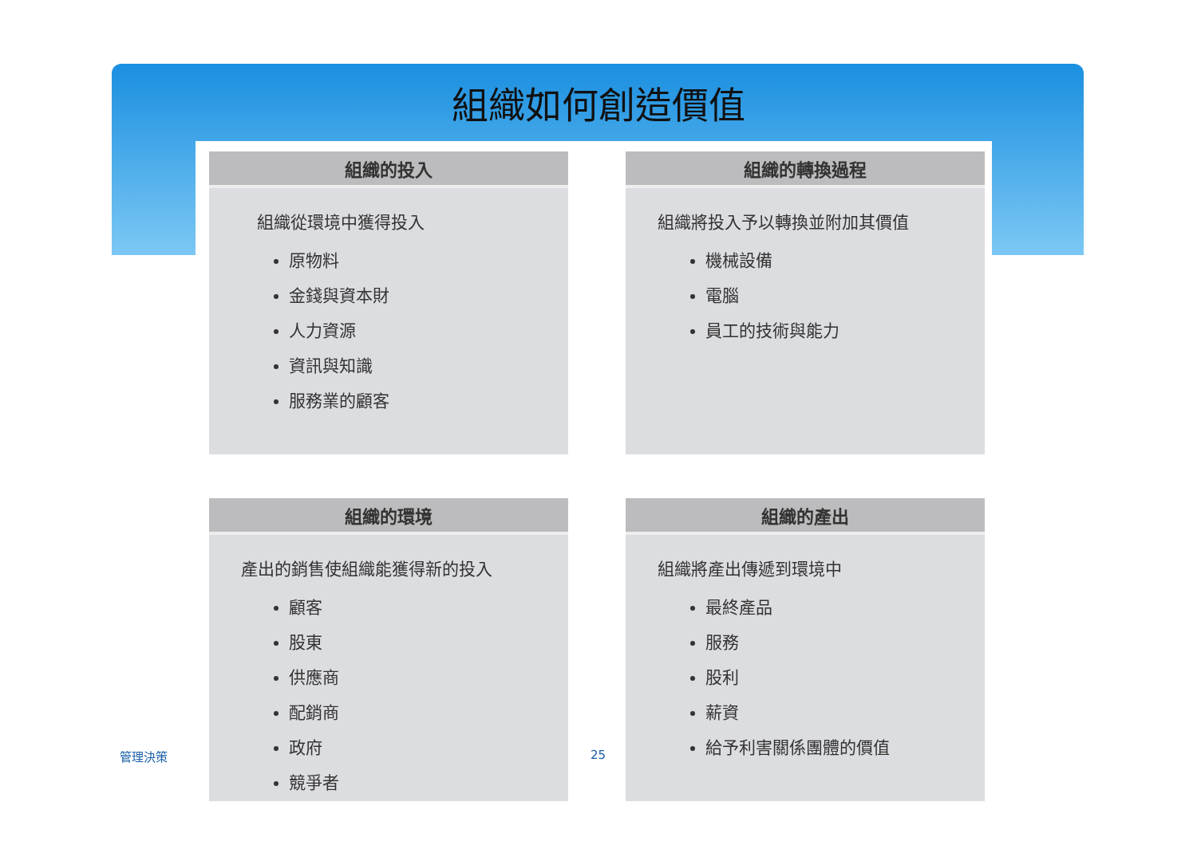組織如何創造價值
組織的投入
組織從環境中獲得投入
原物料
金錢與資本財
人力資源
資訊與知識
服務業的顧客
組織的轉換過程
組織將投入予以轉換並附加其價值
機械設備
電腦
員工的技術與能力
組織的環境
產出的銷售使組織能獲得新的投入
顧客
股東
供應商
配銷商
政府
競爭者
組織的產出
組織將產出傳遞到環境中
最終產品
服務
股利
薪資
給予利害關係團體的價值
管理決策 25